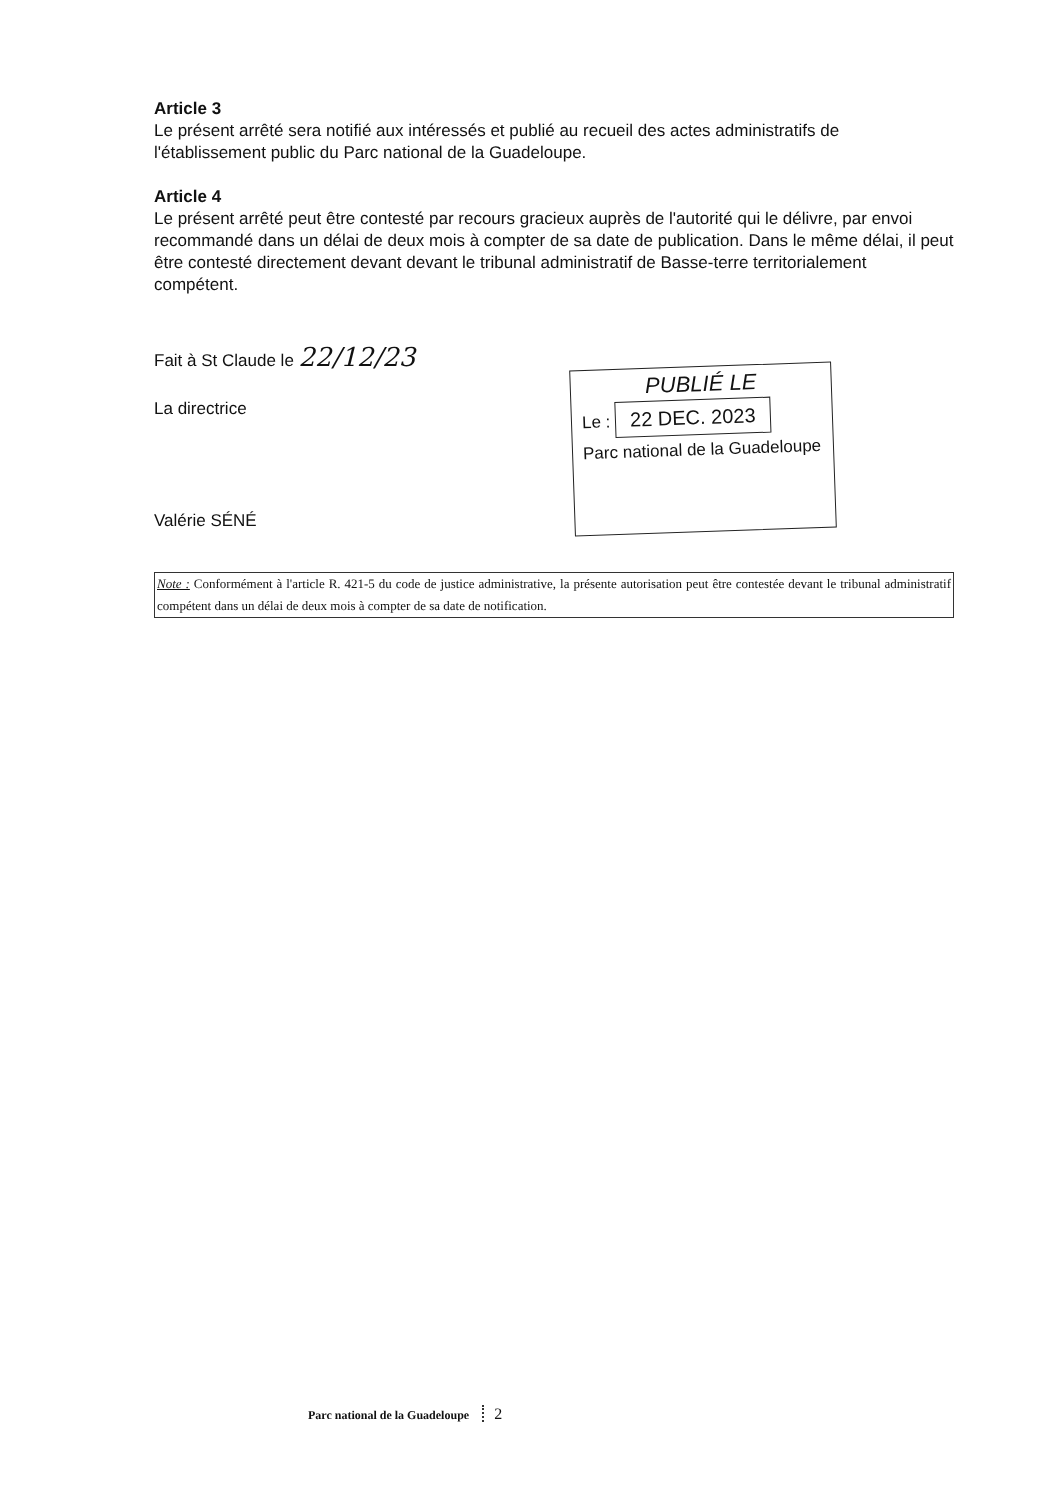Article 3
Le présent arrêté sera notifié aux intéressés et publié au recueil des actes administratifs de l'établissement public du Parc national de la Guadeloupe.
Article 4
Le présent arrêté peut être contesté par recours gracieux auprès de l'autorité qui le délivre, par envoi recommandé dans un délai de deux mois à compter de sa date de publication. Dans le même délai, il peut être contesté directement devant devant le tribunal administratif de Basse-terre territorialement compétent.
Fait à St Claude le 22/12/23
La directrice
Valérie SÉNÉ
PUBLIÉ LE
Le : 22 DEC. 2023
Parc national de la Guadeloupe
Note : Conformément à l'article R. 421-5 du code de justice administrative, la présente autorisation peut être contestée devant le tribunal administratif compétent dans un délai de deux mois à compter de sa date de notification.
Parc national de la Guadeloupe 2